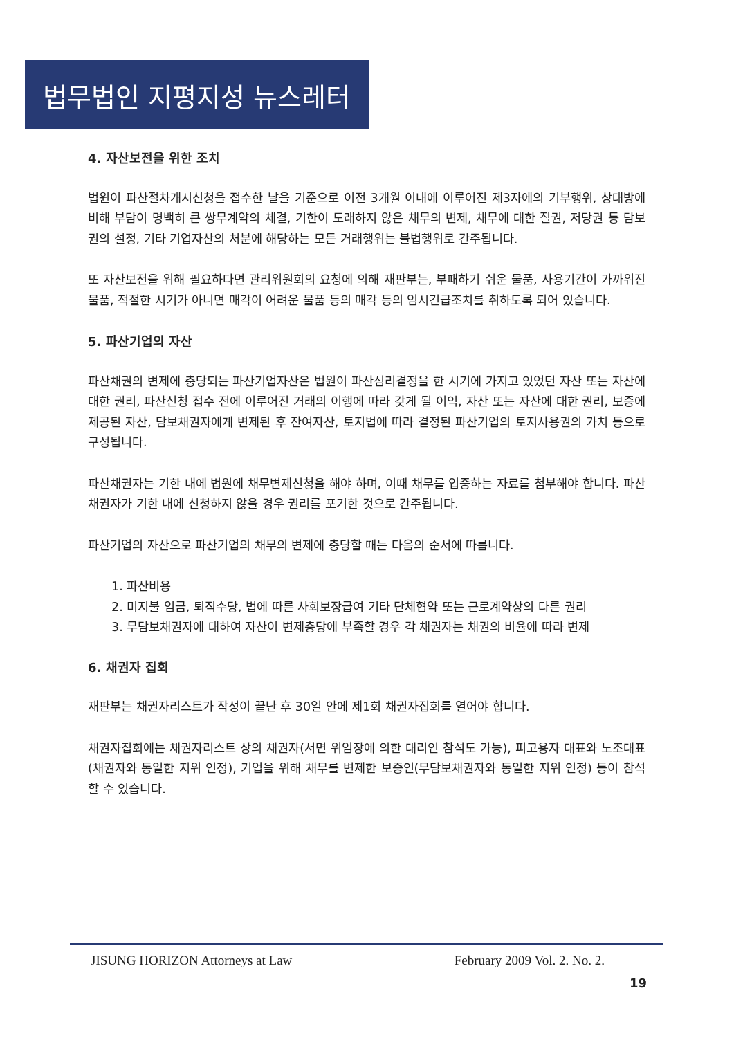법무법인 지평지성 뉴스레터
4. 자산보전을 위한 조치
법원이 파산절차개시신청을 접수한 날을 기준으로 이전 3개월 이내에 이루어진 제3자에의 기부행위, 상대방에 비해 부담이 명백히 큰 쌍무계약의 체결, 기한이 도래하지 않은 채무의 변제, 채무에 대한 질권, 저당권 등 담보권의 설정, 기타 기업자산의 처분에 해당하는 모든 거래행위는 불법행위로 간주됩니다.
또 자산보전을 위해 필요하다면 관리위원회의 요청에 의해 재판부는, 부패하기 쉬운 물품, 사용기간이 가까워진 물품, 적절한 시기가 아니면 매각이 어려운 물품 등의 매각 등의 임시긴급조치를 취하도록 되어 있습니다.
5. 파산기업의 자산
파산채권의 변제에 충당되는 파산기업자산은 법원이 파산심리결정을 한 시기에 가지고 있었던 자산 또는 자산에 대한 권리, 파산신청 접수 전에 이루어진 거래의 이행에 따라 갖게 될 이익, 자산 또는 자산에 대한 권리, 보증에 제공된 자산, 담보채권자에게 변제된 후 잔여자산, 토지법에 따라 결정된 파산기업의 토지사용권의 가치 등으로 구성됩니다.
파산채권자는 기한 내에 법원에 채무변제신청을 해야 하며, 이때 채무를 입증하는 자료를 첨부해야 합니다. 파산채권자가 기한 내에 신청하지 않을 경우 권리를 포기한 것으로 간주됩니다.
파산기업의 자산으로 파산기업의 채무의 변제에 충당할 때는 다음의 순서에 따릅니다.
1. 파산비용
2. 미지불 임금, 퇴직수당, 법에 따른 사회보장급여 기타 단체협약 또는 근로계약상의 다른 권리
3. 무담보채권자에 대하여 자산이 변제충당에 부족할 경우 각 채권자는 채권의 비율에 따라 변제
6. 채권자 집회
재판부는 채권자리스트가 작성이 끝난 후 30일 안에 제1회 채권자집회를 열어야 합니다.
채권자집회에는 채권자리스트 상의 채권자(서면 위임장에 의한 대리인 참석도 가능), 피고용자 대표와 노조대표(채권자와 동일한 지위 인정), 기업을 위해 채무를 변제한 보증인(무담보채권자와 동일한 지위 인정) 등이 참석할 수 있습니다.
JISUNG HORIZON Attorneys at Law February 2009 Vol. 2. No. 2.
19